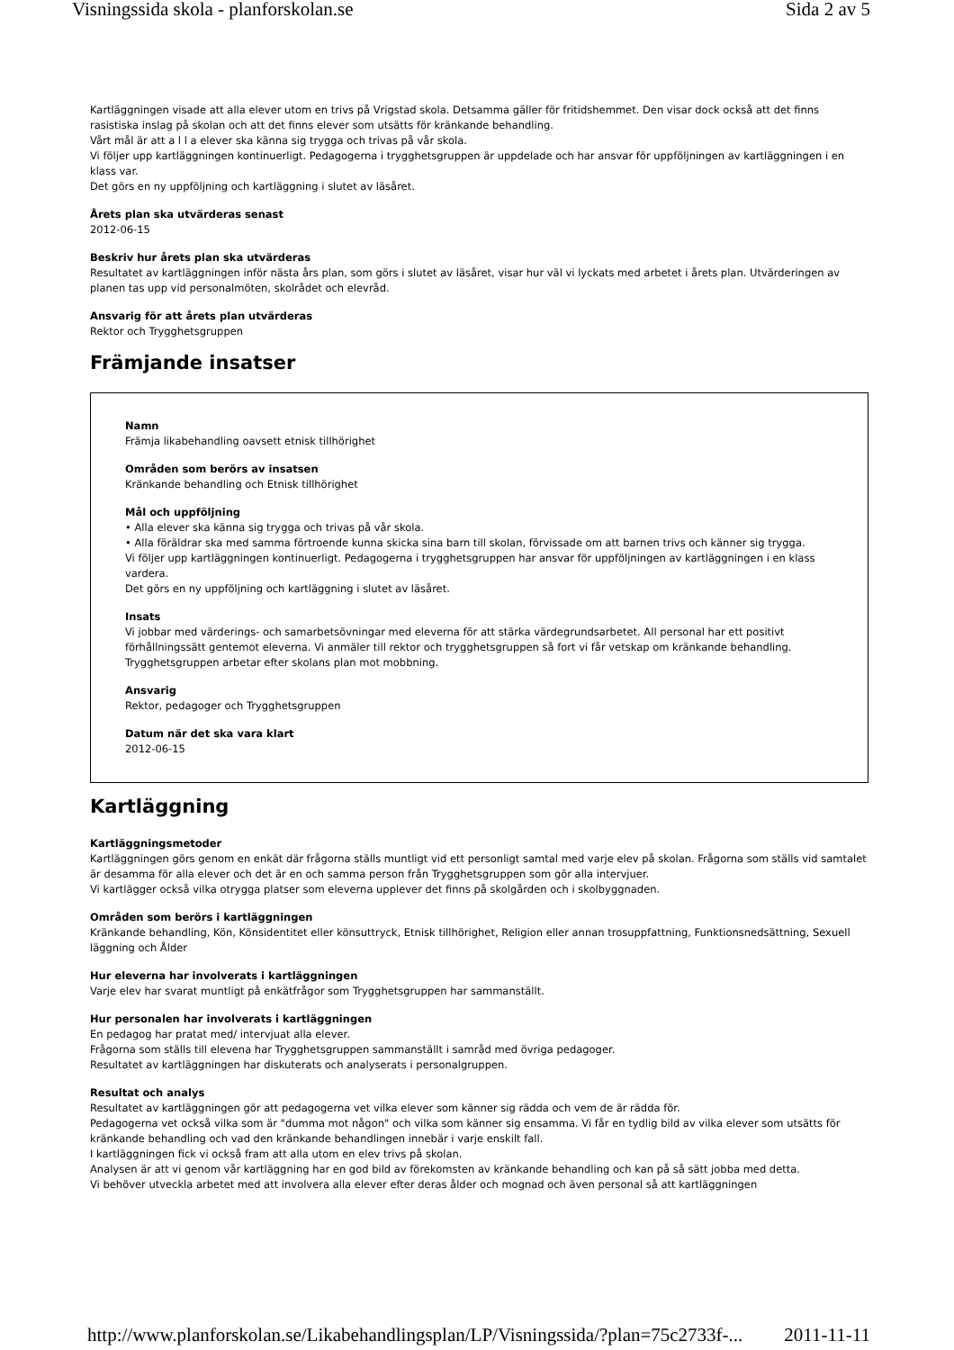Visningssida skola - planforskolan.se Sida 2 av 5
Kartläggningen visade att alla elever utom en trivs på Vrigstad skola. Detsamma gäller för fritidshemmet. Den visar dock också att det finns rasistiska inslag på skolan och att det finns elever som utsätts för kränkande behandling.
Vårt mål är att a l l a elever ska känna sig trygga och trivas på vår skola.
Vi följer upp kartläggningen kontinuerligt. Pedagogerna i trygghetsgruppen är uppdelade och har ansvar för uppföljningen av kartläggningen i en klass var.
Det görs en ny uppföljning och kartläggning i slutet av läsåret.
Årets plan ska utvärderas senast
2012-06-15
Beskriv hur årets plan ska utvärderas
Resultatet av kartläggningen inför nästa års plan, som görs i slutet av läsåret, visar hur väl vi lyckats med arbetet i årets plan. Utvärderingen av planen tas upp vid personalmöten, skolrådet och elevråd.
Ansvarig för att årets plan utvärderas
Rektor och Trygghetsgruppen
Främjande insatser
Namn
Främja likabehandling oavsett etnisk tillhörighet
Områden som berörs av insatsen
Kränkande behandling och Etnisk tillhörighet
Mål och uppföljning
• Alla elever ska känna sig trygga och trivas på vår skola.
• Alla föräldrar ska med samma förtroende kunna skicka sina barn till skolan, förvissade om att barnen trivs och känner sig trygga.
Vi följer upp kartläggningen kontinuerligt. Pedagogerna i trygghetsgruppen har ansvar för uppföljningen av kartläggningen i en klass vardera.
Det görs en ny uppföljning och kartläggning i slutet av läsåret.
Insats
Vi jobbar med värderings- och samarbetsövningar med eleverna för att stärka värdegrundsarbetet. All personal har ett positivt förhållningssätt gentemot eleverna. Vi anmäler till rektor och trygghetsgruppen så fort vi får vetskap om kränkande behandling. Trygghetsgruppen arbetar efter skolans plan mot mobbning.
Ansvarig
Rektor, pedagoger och Trygghetsgruppen
Datum när det ska vara klart
2012-06-15
Kartläggning
Kartläggningsmetoder
Kartläggningen görs genom en enkät där frågorna ställs muntligt vid ett personligt samtal med varje elev på skolan. Frågorna som ställs vid samtalet är desamma för alla elever och det är en och samma person från Trygghetsgruppen som gör alla intervjuer.
Vi kartlägger också vilka otrygga platser som eleverna upplever det finns på skolgården och i skolbyggnaden.
Områden som berörs i kartläggningen
Kränkande behandling, Kön, Könsidentitet eller könsuttryck, Etnisk tillhörighet, Religion eller annan trosuppfattning, Funktionsnedsättning, Sexuell läggning och Ålder
Hur eleverna har involverats i kartläggningen
Varje elev har svarat muntligt på enkätfrågor som Trygghetsgruppen har sammanställt.
Hur personalen har involverats i kartläggningen
En pedagog har pratat med/ intervjuat alla elever.
Frågorna som ställs till elevena har Trygghetsgruppen sammanställt i samråd med övriga pedagoger.
Resultatet av kartläggningen har diskuterats och analyserats i personalgruppen.
Resultat och analys
Resultatet av kartläggningen gör att pedagogerna vet vilka elever som känner sig rädda och vem de är rädda för.
Pedagogerna vet också vilka som är "dumma mot någon" och vilka som känner sig ensamma. Vi får en tydlig bild av vilka elever som utsätts för kränkande behandling och vad den kränkande behandlingen innebär i varje enskilt fall.
I kartläggningen fick vi också fram att alla utom en elev trivs på skolan.
Analysen är att vi genom vår kartläggning har en god bild av förekomsten av kränkande behandling och kan på så sätt jobba med detta.
Vi behöver utveckla arbetet med att involvera alla elever efter deras ålder och mognad och även personal så att kartläggningen
http://www.planforskolan.se/Likabehandlingsplan/LP/Visningssida/?plan=75c2733f-... 2011-11-11